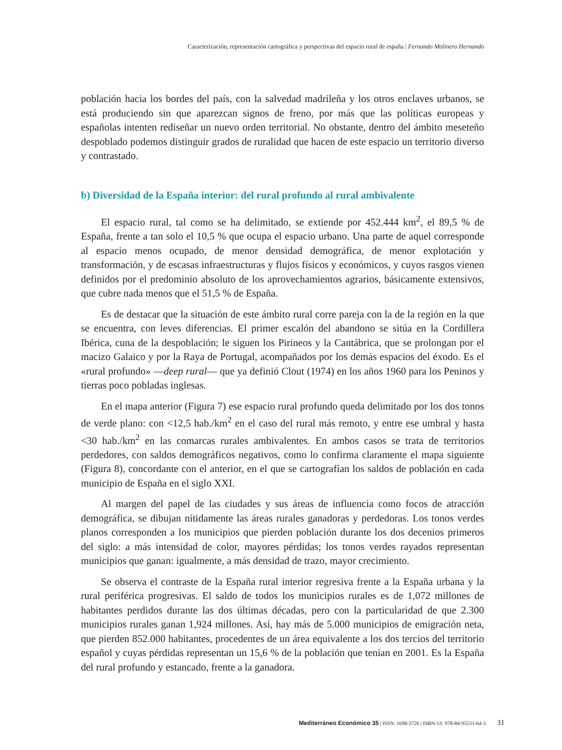Caracterización, representación cartográfica y perspectivas del espacio rural de españa | Fernando Molinero Hernando
población hacia los bordes del país, con la salvedad madrileña y los otros enclaves urbanos, se está produciendo sin que aparezcan signos de freno, por más que las políticas europeas y españolas intenten rediseñar un nuevo orden territorial. No obstante, dentro del ámbito meseteño despoblado podemos distinguir grados de ruralidad que hacen de este espacio un territorio diverso y contrastado.
b) Diversidad de la España interior: del rural profundo al rural ambivalente
El espacio rural, tal como se ha delimitado, se extiende por 452.444 km<sup>2</sup>, el 89,5 % de España, frente a tan solo el 10,5 % que ocupa el espacio urbano. Una parte de aquel corresponde al espacio menos ocupado, de menor densidad demográfica, de menor explotación y transformación, y de escasas infraestructuras y flujos físicos y económicos, y cuyos rasgos vienen definidos por el predominio absoluto de los aprovechamientos agrarios, básicamente extensivos, que cubre nada menos que el 51,5 % de España.
Es de destacar que la situación de este ámbito rural corre pareja con la de la región en la que se encuentra, con leves diferencias. El primer escalón del abandono se sitúa en la Cordillera Ibérica, cuna de la despoblación; le siguen los Pirineos y la Cantábrica, que se prolongan por el macizo Galaico y por la Raya de Portugal, acompañados por los demás espacios del éxodo. Es el «rural profundo» —deep rural— que ya definió Clout (1974) en los años 1960 para los Peninos y tierras poco pobladas inglesas.
En el mapa anterior (Figura 7) ese espacio rural profundo queda delimitado por los dos tonos de verde plano: con <12,5 hab./km<sup>2</sup> en el caso del rural más remoto, y entre ese umbral y hasta <30 hab./km<sup>2</sup> en las comarcas rurales ambivalentes. En ambos casos se trata de territorios perdedores, con saldos demográficos negativos, como lo confirma claramente el mapa siguiente (Figura 8), concordante con el anterior, en el que se cartografían los saldos de población en cada municipio de España en el siglo XXI.
Al margen del papel de las ciudades y sus áreas de influencia como focos de atracción demográfica, se dibujan nítidamente las áreas rurales ganadoras y perdedoras. Los tonos verdes planos corresponden a los municipios que pierden población durante los dos decenios primeros del siglo: a más intensidad de color, mayores pérdidas; los tonos verdes rayados representan municipios que ganan: igualmente, a más densidad de trazo, mayor crecimiento.
Se observa el contraste de la España rural interior regresiva frente a la España urbana y la rural periférica progresivas. El saldo de todos los municipios rurales es de 1,072 millones de habitantes perdidos durante las dos últimas décadas, pero con la particularidad de que 2.300 municipios rurales ganan 1,924 millones. Así, hay más de 5.000 municipios de emigración neta, que pierden 852.000 habitantes, procedentes de un área equivalente a los dos tercios del territorio español y cuyas pérdidas representan un 15,6 % de la población que tenían en 2001. Es la España del rural profundo y estancado, frente a la ganadora.
Mediterráneo Económico 35 | ISSN: 1698-3726 | ISBN-13: 978-84-95531-64-3 31